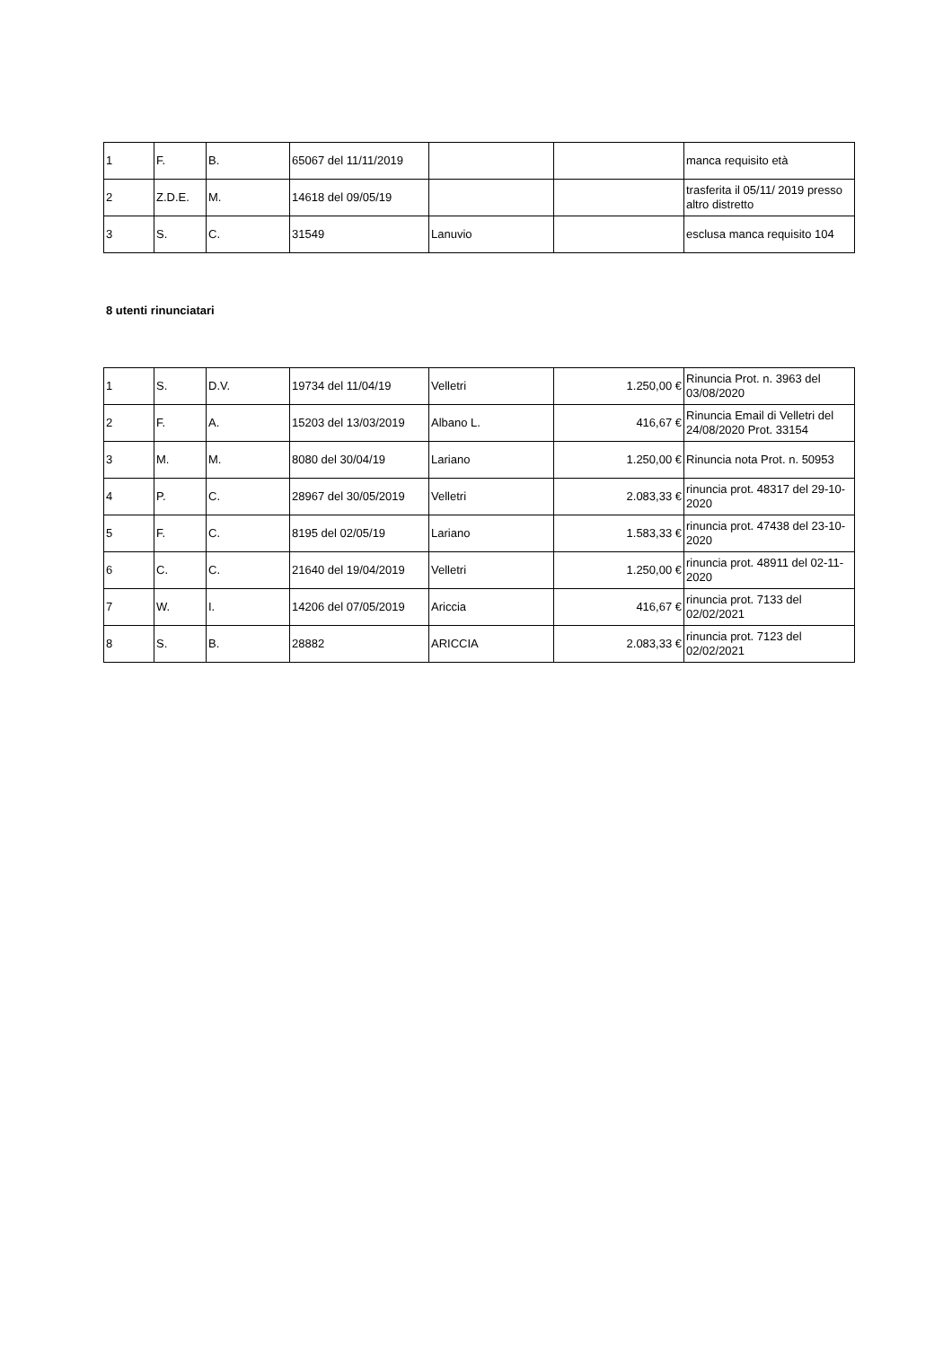| 1 | F. | B. | 65067 del 11/11/2019 | | | manca requisito età |
| 2 | Z.D.E. | M. | 14618 del 09/05/19 | | | trasferita il 05/11/ 2019 presso altro distretto |
| 3 | S. | C. | 31549 | Lanuvio | | esclusa manca requisito 104 |
8 utenti rinunciatari
| 1 | S. | D.V. | 19734 del 11/04/19 | Velletri | 1.250,00 € | Rinuncia Prot. n. 3963 del 03/08/2020 |
| 2 | F. | A. | 15203 del 13/03/2019 | Albano L. | 416,67 € | Rinuncia Email di Velletri del 24/08/2020 Prot. 33154 |
| 3 | M. | M. | 8080 del 30/04/19 | Lariano | 1.250,00 € | Rinuncia nota Prot. n. 50953 |
| 4 | P. | C. | 28967 del 30/05/2019 | Velletri | 2.083,33 € | rinuncia prot. 48317 del 29-10-2020 |
| 5 | F. | C. | 8195 del 02/05/19 | Lariano | 1.583,33 € | rinuncia prot. 47438 del 23-10-2020 |
| 6 | C. | C. | 21640 del 19/04/2019 | Velletri | 1.250,00 € | rinuncia prot. 48911 del 02-11-2020 |
| 7 | W. | I. | 14206 del 07/05/2019 | Ariccia | 416,67 € | rinuncia prot. 7133 del 02/02/2021 |
| 8 | S. | B. | 28882 | ARICCIA | 2.083,33 € | rinuncia prot. 7123 del 02/02/2021 |